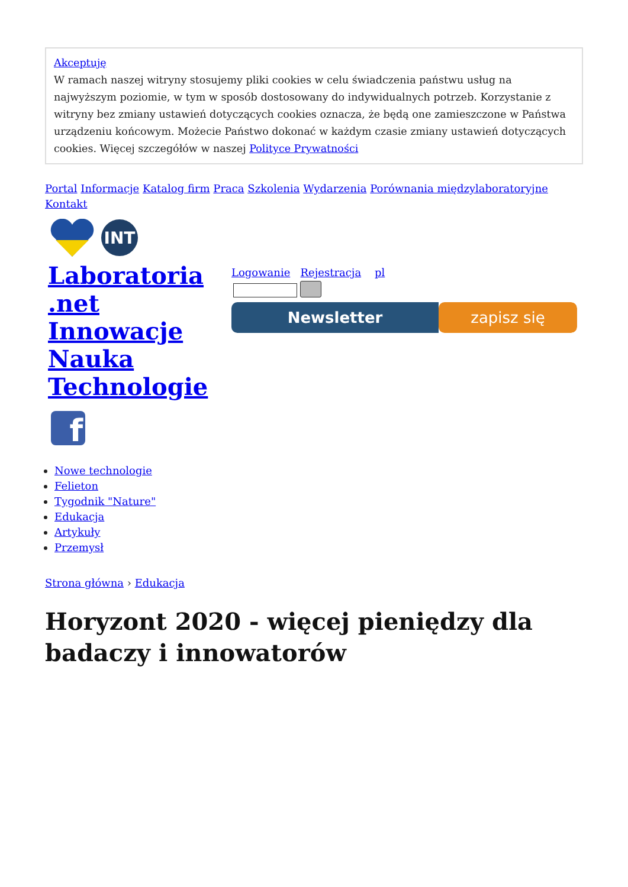Akceptuję
W ramach naszej witryny stosujemy pliki cookies w celu świadczenia państwu usług na najwyższym poziomie, w tym w sposób dostosowany do indywidualnych potrzeb. Korzystanie z witryny bez zmiany ustawień dotyczących cookies oznacza, że będą one zamieszczone w Państwa urządzeniu końcowym. Możecie Państwo dokonać w każdym czasie zmiany ustawień dotyczących cookies. Więcej szczegółów w naszej Polityce Prywatności
Portal Informacje Katalog firm Praca Szkolenia Wydarzenia Porównania międzylaboratoryjne Kontakt
INT
Laboratoria
.net
Innowacje
Nauka
Technologie
f
Logowanie Rejestracja pl
Newsletter zapisz się
Nowe technologie
Felieton
Tygodnik "Nature"
Edukacja
Artykuły
Przemysł
Strona główna › Edukacja
Horyzont 2020 - więcej pieniędzy dla badaczy i innowatorów